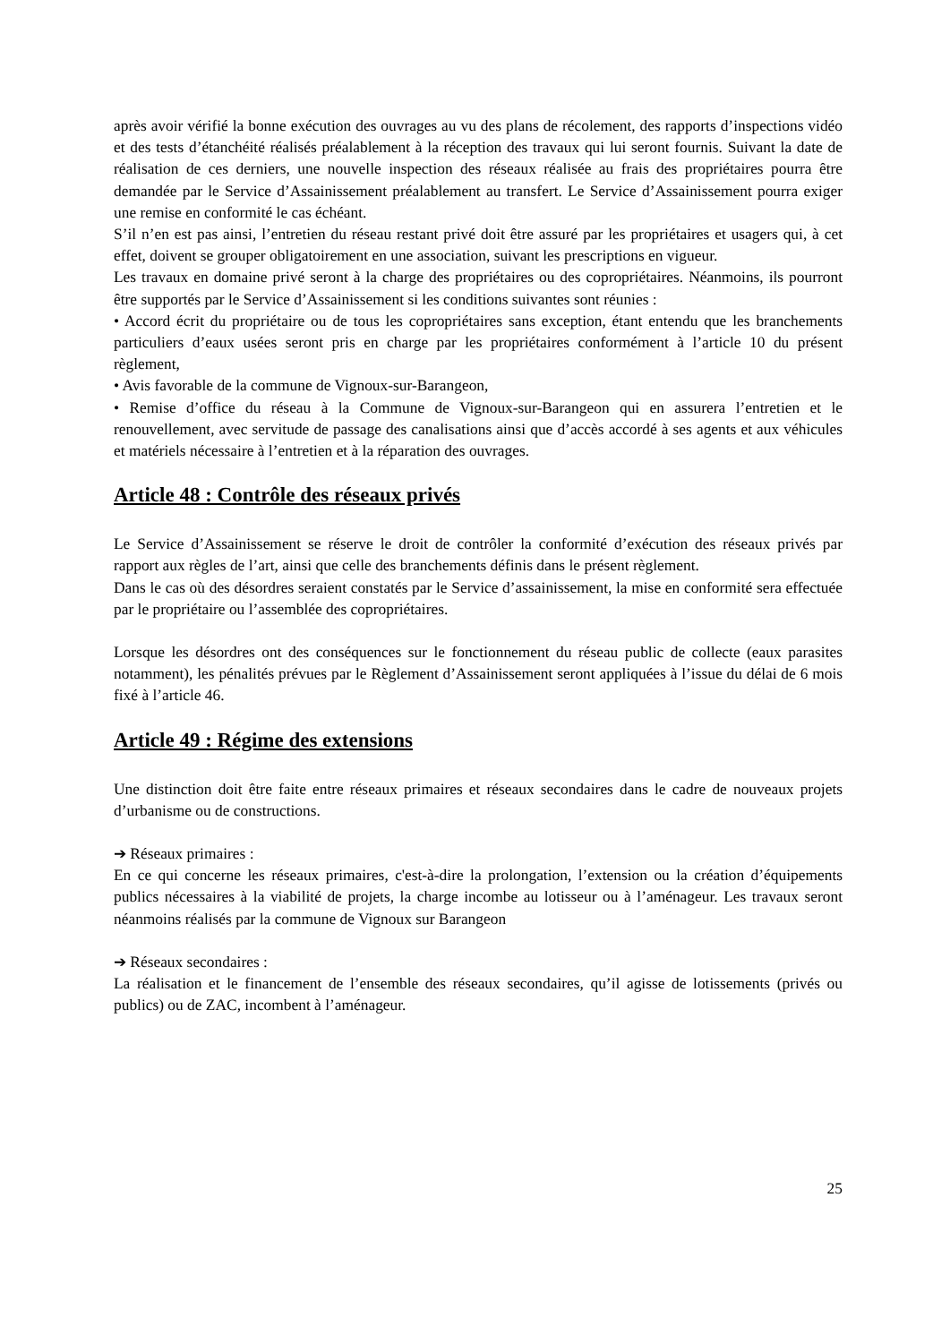après avoir vérifié la bonne exécution des ouvrages au vu des plans de récolement, des rapports d’inspections vidéo et des tests d’étanchéité réalisés préalablement à la réception des travaux qui lui seront fournis. Suivant la date de réalisation de ces derniers, une nouvelle inspection des réseaux réalisée au frais des propriétaires pourra être demandée par le Service d’Assainissement préalablement au transfert. Le Service d’Assainissement pourra exiger une remise en conformité le cas échéant.
S’il n’en est pas ainsi, l’entretien du réseau restant privé doit être assuré par les propriétaires et usagers qui, à cet effet, doivent se grouper obligatoirement en une association, suivant les prescriptions en vigueur.
Les travaux en domaine privé seront à la charge des propriétaires ou des copropriétaires. Néanmoins, ils pourront être supportés par le Service d’Assainissement si les conditions suivantes sont réunies :
• Accord écrit du propriétaire ou de tous les copropriétaires sans exception, étant entendu que les branchements particuliers d’eaux usées seront pris en charge par les propriétaires conformément à l’article 10 du présent règlement,
• Avis favorable de la commune de Vignoux-sur-Barangeon,
• Remise d’office du réseau à la Commune de Vignoux-sur-Barangeon qui en assurera l’entretien et le renouvellement, avec servitude de passage des canalisations ainsi que d’accès accordé à ses agents et aux véhicules et matériels nécessaire à l’entretien et à la réparation des ouvrages.
Article 48 : Contrôle des réseaux privés
Le Service d’Assainissement se réserve le droit de contrôler la conformité d’exécution des réseaux privés par rapport aux règles de l’art, ainsi que celle des branchements définis dans le présent règlement.
Dans le cas où des désordres seraient constatés par le Service d’assainissement, la mise en conformité sera effectuée par le propriétaire ou l’assemblée des copropriétaires.
Lorsque les désordres ont des conséquences sur le fonctionnement du réseau public de collecte (eaux parasites notamment), les pénalités prévues par le Règlement d’Assainissement seront appliquées à l’issue du délai de 6 mois fixé à l’article 46.
Article 49 : Régime des extensions
Une distinction doit être faite entre réseaux primaires et réseaux secondaires dans le cadre de nouveaux projets d’urbanisme ou de constructions.
➔ Réseaux primaires :
En ce qui concerne les réseaux primaires, c'est-à-dire la prolongation, l’extension ou la création d’équipements publics nécessaires à la viabilité de projets, la charge incombe au lotisseur ou à l’aménageur. Les travaux seront néanmoins réalisés par la commune de Vignoux sur Barangeon
➔ Réseaux secondaires :
La réalisation et le financement de l’ensemble des réseaux secondaires, qu’il agisse de lotissements (privés ou publics) ou de ZAC, incombent à l’aménageur.
25